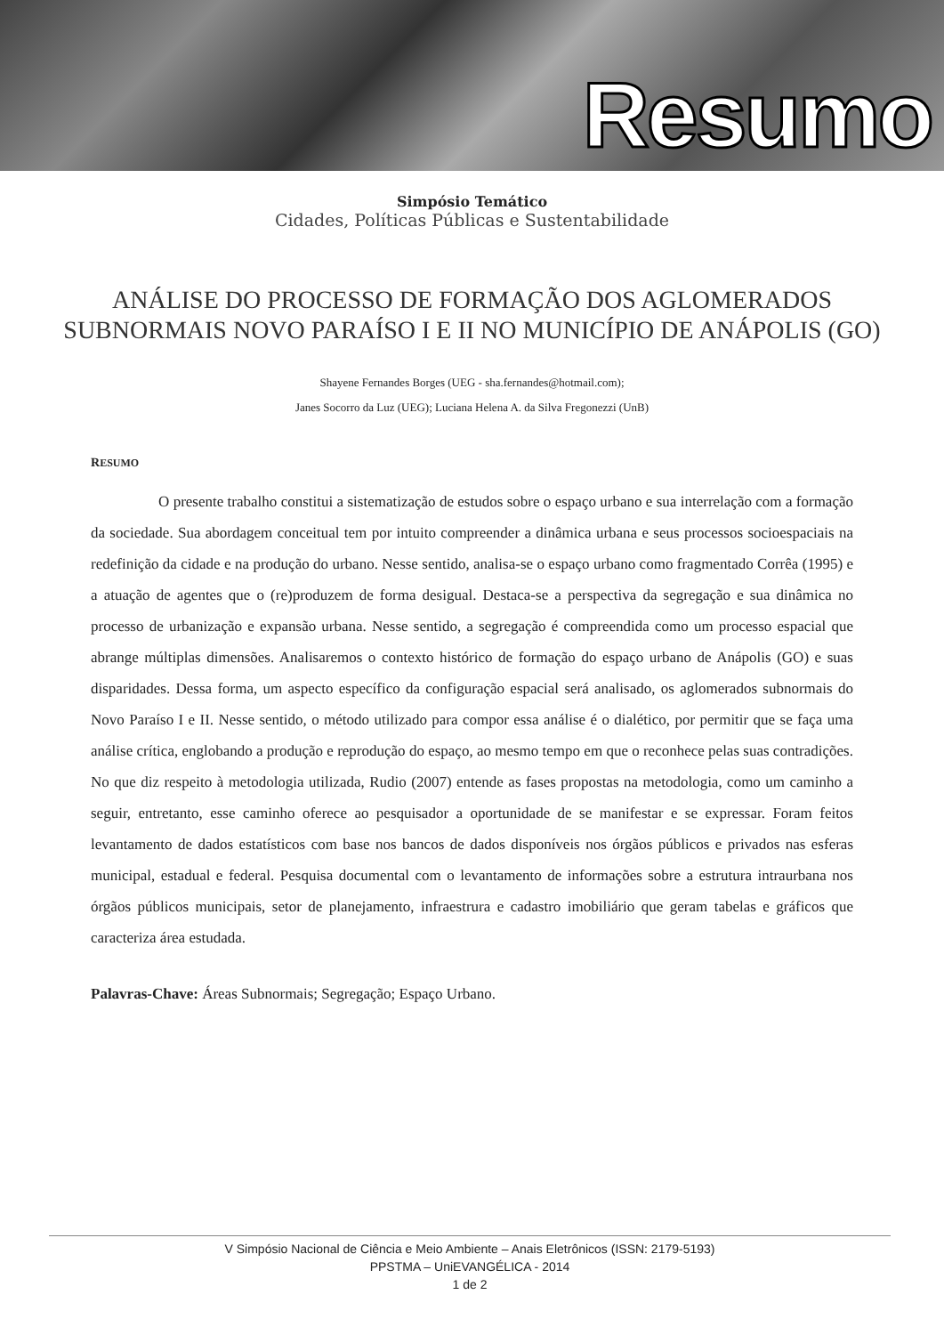Resumo
Simpósio Temático
Cidades, Políticas Públicas e Sustentabilidade
ANÁLISE DO PROCESSO DE FORMAÇÃO DOS AGLOMERADOS SUBNORMAIS NOVO PARAÍSO I E II NO MUNICÍPIO DE ANÁPOLIS (GO)
Shayene Fernandes Borges (UEG - sha.fernandes@hotmail.com);
Janes Socorro da Luz (UEG); Luciana Helena A. da Silva Fregonezzi (UnB)
RESUMO
O presente trabalho constitui a sistematização de estudos sobre o espaço urbano e sua interrelação com a formação da sociedade. Sua abordagem conceitual tem por intuito compreender a dinâmica urbana e seus processos socioespaciais na redefinição da cidade e na produção do urbano. Nesse sentido, analisa-se o espaço urbano como fragmentado Corrêa (1995) e a atuação de agentes que o (re)produzem de forma desigual. Destaca-se a perspectiva da segregação e sua dinâmica no processo de urbanização e expansão urbana. Nesse sentido, a segregação é compreendida como um processo espacial que abrange múltiplas dimensões. Analisaremos o contexto histórico de formação do espaço urbano de Anápolis (GO) e suas disparidades. Dessa forma, um aspecto específico da configuração espacial será analisado, os aglomerados subnormais do Novo Paraíso I e II. Nesse sentido, o método utilizado para compor essa análise é o dialético, por permitir que se faça uma análise crítica, englobando a produção e reprodução do espaço, ao mesmo tempo em que o reconhece pelas suas contradições. No que diz respeito à metodologia utilizada, Rudio (2007) entende as fases propostas na metodologia, como um caminho a seguir, entretanto, esse caminho oferece ao pesquisador a oportunidade de se manifestar e se expressar. Foram feitos levantamento de dados estatísticos com base nos bancos de dados disponíveis nos órgãos públicos e privados nas esferas municipal, estadual e federal. Pesquisa documental com o levantamento de informações sobre a estrutura intraurbana nos órgãos públicos municipais, setor de planejamento, infraestrura e cadastro imobiliário que geram tabelas e gráficos que caracteriza área estudada.
Palavras-Chave: Áreas Subnormais; Segregação; Espaço Urbano.
V Simpósio Nacional de Ciência e Meio Ambiente – Anais Eletrônicos (ISSN: 2179-5193)
PPSTMA – UniEVANGÉLICA - 2014
1 de 2